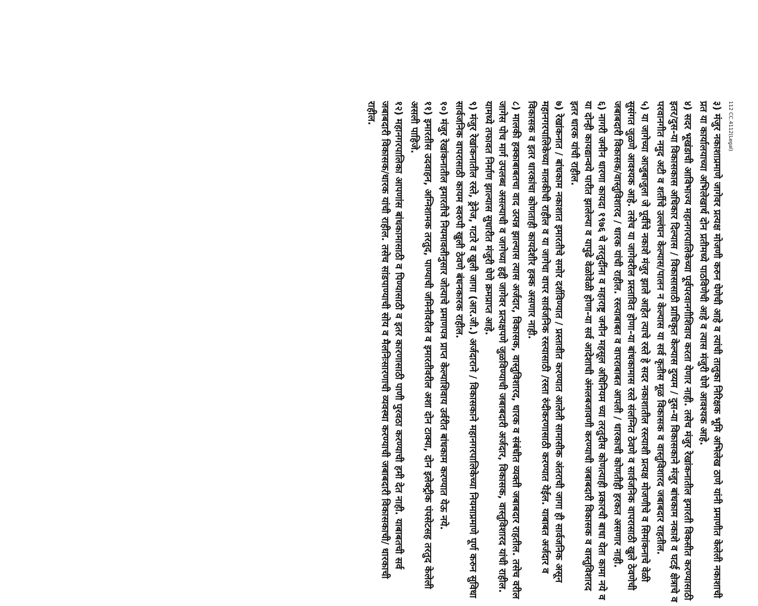112 CC.4112(Legal)
३) मंजुर नकाशाप्रमाणे जागेवर प्रत्यक्ष मोजणी करुन घेणेची आहे व त्यांची तालुका निरिक्षक भूमि अभिलेख ठाणे यांनी प्रमाणीत केलेली नकाशाची प्रत या कार्यालयाच्या अभिलेखार्थ दोन प्रतीमध्ये पाठविणेची आहे व त्यास मंजुरी घेणे आवश्यक आहे.
४) सदर भूखंडाची आविभाज्य महानगरपालिकेच्या पूर्वपरवानगीशिवाय करता येणार नाही. तसेच मंजुर रेखांकनातील इमारती विकसीत करण्यासाठी इतर/दुस-या विकासकास अधिकार दिल्यास / विकासासाठी प्राधिकृत केल्यास दुय्यम / दुस-या विकासकाने मंजुर बांधकाम नकाशे व घटई क्षेत्राचे व परवानगीत नमुद अटी व शर्तीचे उल्लंघन केल्यास/पालन न केल्यास या सर्व कृतीस मूळ विकासक व वास्तुविशारद जबाबदार राहतील.
५) या जागेच्या आजुबाजुला जे पूर्वीचे नकाशे मंजुर झाले आहेत त्याचे रस्ते हे सदर नकाशातील रस्त्याशी प्रत्यक्ष मोजणीचे व सिमांकनाचे वेळी सुसंगत जुळणे आवश्यक आहे. तसेच या जागेवरील प्रस्तावित होणा-या बांधकामास रस्ते संलग्नित ठेवणे व सार्वजनिक वापरासाठी खुले ठेवणेची जबाबदारी विकासक/वास्तुविशारद / धारक यांची राहील. रस्त्याबाबत व वापराबाबत आपली / धारकाची कोणतीही हरकत असणार नाही.
६) नागरी जमीन धारणा कायदा १९७६ चे तरतुदींना व महाराष्ट्र जमीन महसूल अधिनियम च्या तरतुदीस कोणत्याही प्रकारची बाधा येता कामा नये व या दोन्ही कायद्यान्वये पारीत झालेल्या व यापुढे वेळोवेळी होणा-या सर्व आदेशाची अंमलबजावणी करण्याची जबाबदारी विकासक व वास्तुविशारद इतर धारक यांची राहील.
७) रेखांकनात / बांधकाम नकाशात इमारतीचे समोर दर्शविण्यात / प्रस्तावीत करण्यात आलेली सामासीक अंतराची जागा ही सार्वजनिक असून महानगरपालिकेच्या मालकीची राहील व या जागेचा वापर सार्वजनिक रस्त्यासाठी /रस्ता रुंदीकरणासाठी करण्यात येईल. याबाबत अर्जदार व विकासक व इतर धारकांचा कोणताही कायदेशीर हक्क असणार नाही.
८) मालकी हक्काबाबतचा वाद उत्पन्न झाल्यास त्यास अर्जदार, विकासक, वास्तुविशारद, धारक व संबंधीत व्यक्ती जबाबदार राहतील. तसेच वरील जागेस पोच मार्ग उपलब्ध असल्याची व जागेच्या हद्दी जागेवर प्रत्यक्षपणे जुळविण्याची जबाबदारी अर्जदार, विकासक, वास्तुविशारद यांची राहील. यामध्ये तफावत निर्माण झाल्यास सुधारीत मंजुरी घेणे क्रमप्राप्त आहे.
९) मंजुर रेखांकनातील रस्ते, ड्रेनेज, गटारे व खुली जागा (आर.जी.) अर्जदाराने / विकासकाने महानगरपालिकेच्या नियमाप्रमाणे पूर्ण करुन सुविधा सार्वजनिक वापरासाठी कायम स्वरुपी खुली ठेवणे बंधनकारक राहील.
१०) मंजुर रेखांकनातील इमारतीचे नियमावलीनुसार जोत्याचे प्रमाणपत्र प्राप्त केल्याशिवाय उर्वरीत बांधकाम करण्यात येऊ नये.
११) इमारतीस उदवाहन, अग्निशामक तरतुद, पाण्याची जमिनीवरील व इमारतीवरील अशा दोन टाक्या, दोन इलेक्ट्रीक पंपसेटसह तरतुद केलेली असली पाहिजे.
१२) महानगरपालिका आपणांस बांधकामासाठी व पिण्यासाठी व इतर कारणासाठी पाणी पुरवठा करण्याची हमी देत नाही. याबाबतची सर्व जबाबदारी विकासक/धारक यांची राहील. तसेच सांडपाण्याची सोय व मैलनिःसारणाची व्यवस्था करण्याची जबाबदारी विकासकाची/ धारकाची राहील.